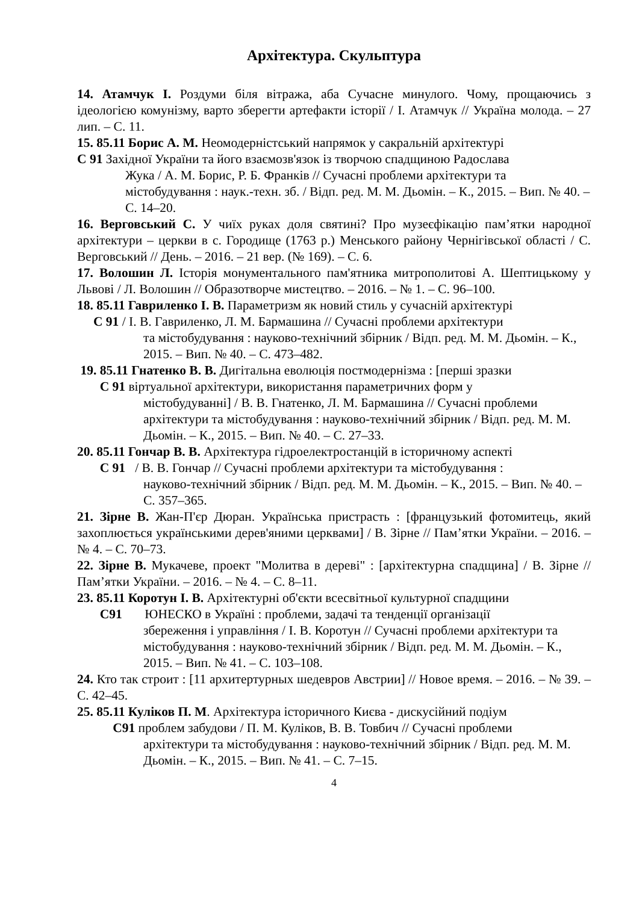Архітектура. Скульптура
14. Атамчук І. Роздуми біля вітража, аба Сучасне минулого. Чому, прощаючись з ідеологією комунізму, варто зберегти артефакти історії / І. Атамчук // Україна молода. – 27 лип. – С. 11.
15. 85.11 Борис А. М. Неомодерністський напрямок у сакральній архітектурі
С 91 Західної України та його взаємозв'язок із творчою спадщиною Радослава
Жука / А. М. Борис, Р. Б. Франків // Сучасні проблеми архітектури та містобудування : наук.-техн. зб. / Відп. ред. М. М. Дьомін. – К., 2015. – Вип. № 40. – С. 14–20.
16. Верговський С. У чиїх руках доля святині? Про музеєфікацію пам’ятки народної архітектури – церкви в с. Городище (1763 р.) Менського району Чернігівської області / С. Верговський // День. – 2016. – 21 вер. (№ 169). – С. 6.
17. Волошин Л. Історія монументального пам'ятника митрополитові А. Шептицькому у Львові / Л. Волошин // Образотворче мистецтво. – 2016. – № 1. – С. 96–100.
18. 85.11 Гавриленко І. В. Параметризм як новий стиль у сучасній архітектурі
С 91 / І. В. Гавриленко, Л. М. Бармашина // Сучасні проблеми архітектури
та містобудування : науково-технічний збірник / Відп. ред. М. М. Дьомін. – К., 2015. – Вип. № 40. – С. 473–482.
19. 85.11 Гнатенко В. В. Дигітальна еволюція постмодернізма : [перші зразки
С 91 віртуальної архітектури, використання параметричних форм у
містобудуванні] / В. В. Гнатенко, Л. М. Бармашина // Сучасні проблеми архітектури та містобудування : науково-технічний збірник / Відп. ред. М. М. Дьомін. – К., 2015. – Вип. № 40. – С. 27–33.
20. 85.11 Гончар В. В. Архітектура гідроелектростанцій в історичному аспекті
С 91 / В. В. Гончар // Сучасні проблеми архітектури та містобудування :
науково-технічний збірник / Відп. ред. М. М. Дьомін. – К., 2015. – Вип. № 40. – С. 357–365.
21. Зірне В. Жан-П'єр Дюран. Українська пристрасть : [французький фотомитець, який захоплюється українськими дерев'яними церквами] / В. Зірне // Пам’ятки України. – 2016. – № 4. – С. 70–73.
22. Зірне В. Мукачеве, проект "Молитва в дереві" : [архітектурна спадщина] / В. Зірне // Пам’ятки України. – 2016. – № 4. – С. 8–11.
23. 85.11 Коротун І. В. Архітектурні об'єкти всесвітньої культурної спадщини
С91 ЮНЕСКО в Україні : проблеми, задачі та тенденції організації
збереження і управління / І. В. Коротун // Сучасні проблеми архітектури та містобудування : науково-технічний збірник / Відп. ред. М. М. Дьомін. – К., 2015. – Вип. № 41. – С. 103–108.
24. Кто так строит : [11 архитертурных шедевров Австрии] // Новое время. – 2016. – № 39. – С. 42–45.
25. 85.11 Куліков П. М. Архітектура історичного Києва - дискусійний подіум
С91 проблем забудови / П. М. Куліков, В. В. Товбич // Сучасні проблеми
архітектури та містобудування : науково-технічний збірник / Відп. ред. М. М. Дьомін. – К., 2015. – Вип. № 41. – С. 7–15.
4